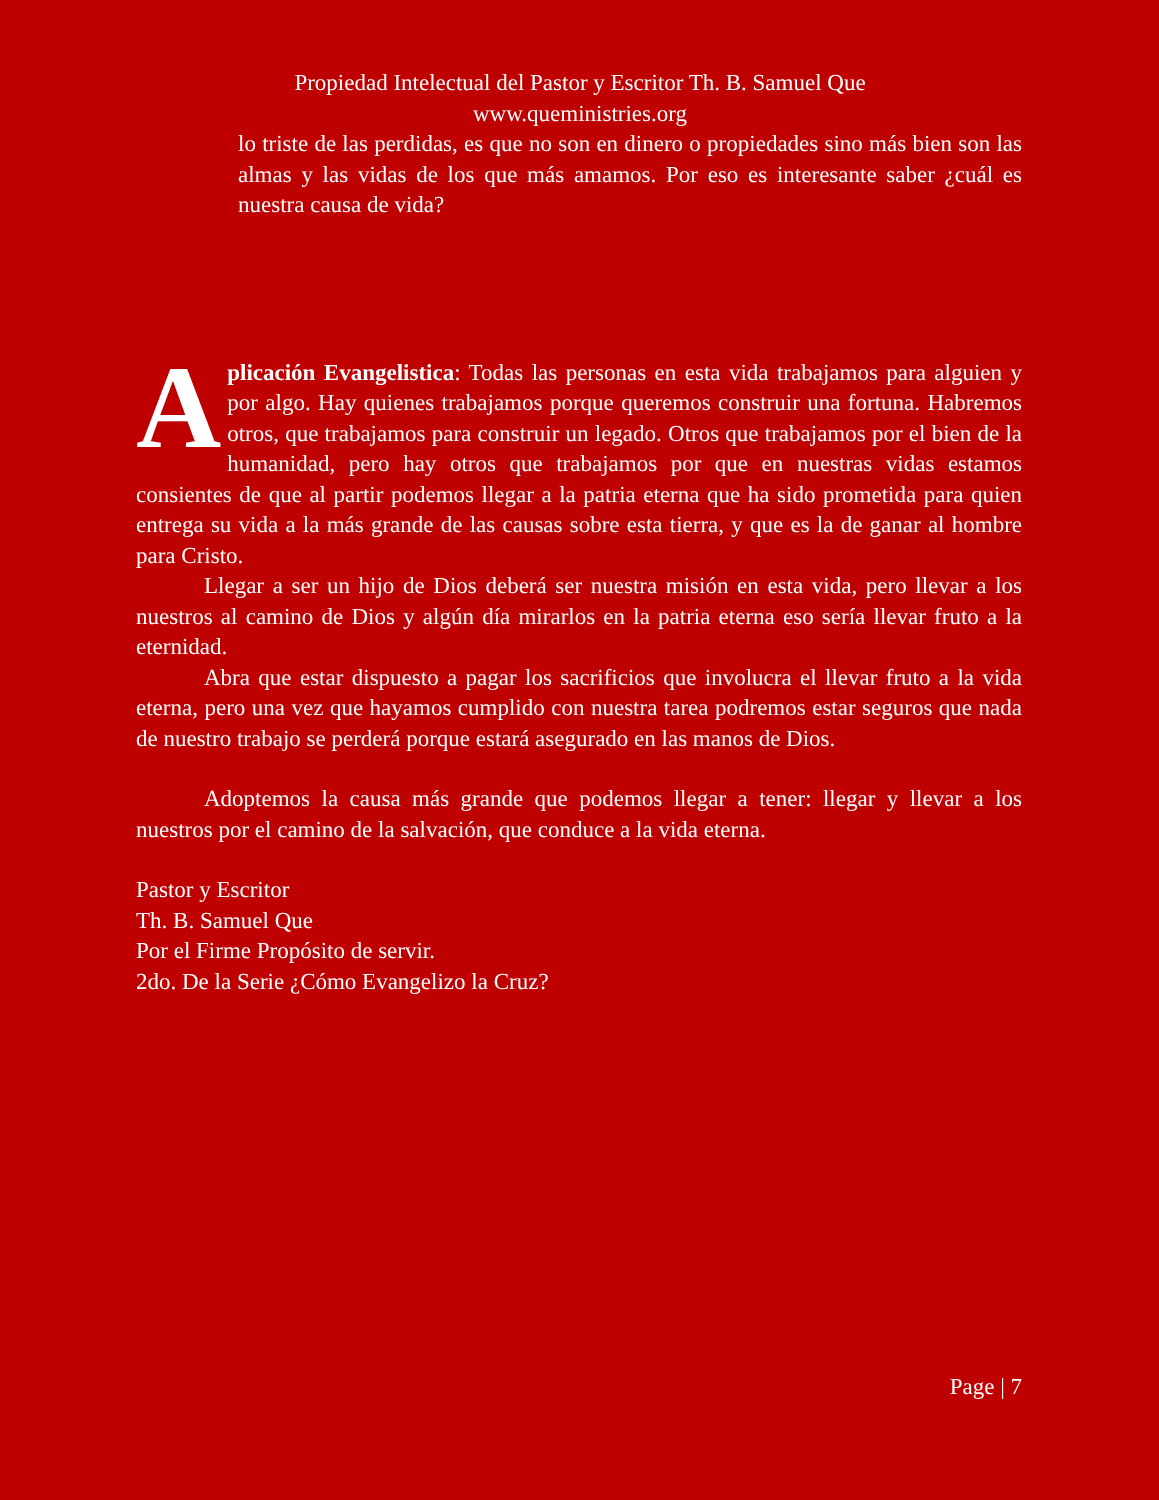Propiedad Intelectual del Pastor y Escritor Th. B. Samuel Que
www.queministries.org
lo triste de las perdidas, es que no son en dinero o propiedades sino más bien son las almas y las vidas de los que más amamos. Por eso es interesante saber ¿cuál es nuestra causa de vida?
Aplicación Evangelistica: Todas las personas en esta vida trabajamos para alguien y por algo. Hay quienes trabajamos porque queremos construir una fortuna. Habremos otros, que trabajamos para construir un legado. Otros que trabajamos por el bien de la humanidad, pero hay otros que trabajamos por que en nuestras vidas estamos consientes de que al partir podemos llegar a la patria eterna que ha sido prometida para quien entrega su vida a la más grande de las causas sobre esta tierra, y que es la de ganar al hombre para Cristo.
Llegar a ser un hijo de Dios deberá ser nuestra misión en esta vida, pero llevar a los nuestros al camino de Dios y algún día mirarlos en la patria eterna eso sería llevar fruto a la eternidad.
Abra que estar dispuesto a pagar los sacrificios que involucra el llevar fruto a la vida eterna, pero una vez que hayamos cumplido con nuestra tarea podremos estar seguros que nada de nuestro trabajo se perderá porque estará asegurado en las manos de Dios.
Adoptemos la causa más grande que podemos llegar a tener: llegar y llevar a los nuestros por el camino de la salvación, que conduce a la vida eterna.
Pastor y Escritor
Th. B. Samuel Que
Por el Firme Propósito de servir.
2do. De la Serie ¿Cómo Evangelizo la Cruz?
Page | 7